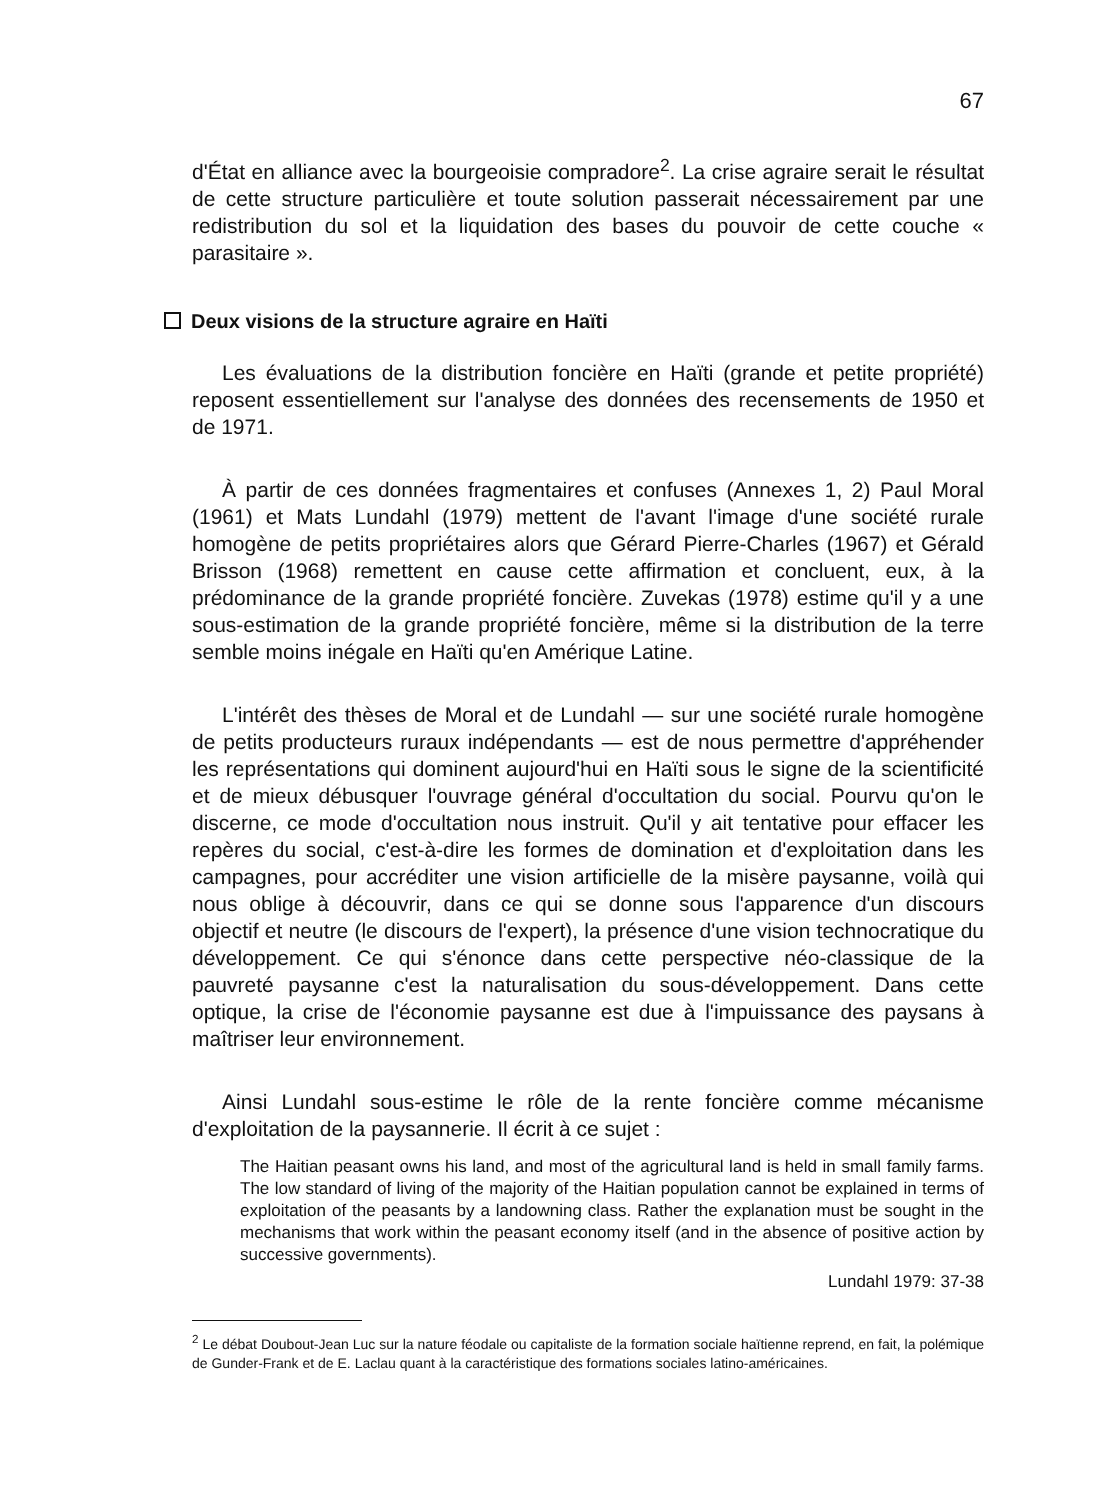67
d'État en alliance avec la bourgeoisie compradore<sup>2</sup>. La crise agraire serait le résultat de cette structure particulière et toute solution passerait nécessairement par une redistribution du sol et la liquidation des bases du pouvoir de cette couche « parasitaire ».
Deux visions de la structure agraire en Haïti
Les évaluations de la distribution foncière en Haïti (grande et petite propriété) reposent essentiellement sur l'analyse des données des recensements de 1950 et de 1971.
À partir de ces données fragmentaires et confuses (Annexes 1, 2) Paul Moral (1961) et Mats Lundahl (1979) mettent de l'avant l'image d'une société rurale homogène de petits propriétaires alors que Gérard Pierre-Charles (1967) et Gérald Brisson (1968) remettent en cause cette affirmation et concluent, eux, à la prédominance de la grande propriété foncière. Zuvekas (1978) estime qu'il y a une sous-estimation de la grande propriété foncière, même si la distribution de la terre semble moins inégale en Haïti qu'en Amérique Latine.
L'intérêt des thèses de Moral et de Lundahl — sur une société rurale homogène de petits producteurs ruraux indépendants — est de nous permettre d'appréhender les représentations qui dominent aujourd'hui en Haïti sous le signe de la scientificité et de mieux débusquer l'ouvrage général d'occultation du social. Pourvu qu'on le discerne, ce mode d'occultation nous instruit. Qu'il y ait tentative pour effacer les repères du social, c'est-à-dire les formes de domination et d'exploitation dans les campagnes, pour accréditer une vision artificielle de la misère paysanne, voilà qui nous oblige à découvrir, dans ce qui se donne sous l'apparence d'un discours objectif et neutre (le discours de l'expert), la présence d'une vision technocratique du développement. Ce qui s'énonce dans cette perspective néo-classique de la pauvreté paysanne c'est la naturalisation du sous-développement. Dans cette optique, la crise de l'économie paysanne est due à l'impuissance des paysans à maîtriser leur environnement.
Ainsi Lundahl sous-estime le rôle de la rente foncière comme mécanisme d'exploitation de la paysannerie. Il écrit à ce sujet :
The Haitian peasant owns his land, and most of the agricultural land is held in small family farms. The low standard of living of the majority of the Haitian population cannot be explained in terms of exploitation of the peasants by a landowning class. Rather the explanation must be sought in the mechanisms that work within the peasant economy itself (and in the absence of positive action by successive governments).
Lundahl 1979: 37-38
<sup>2</sup> Le débat Doubout-Jean Luc sur la nature féodale ou capitaliste de la formation sociale haïtienne reprend, en fait, la polémique de Gunder-Frank et de E. Laclau quant à la caractéristique des formations sociales latino-américaines.